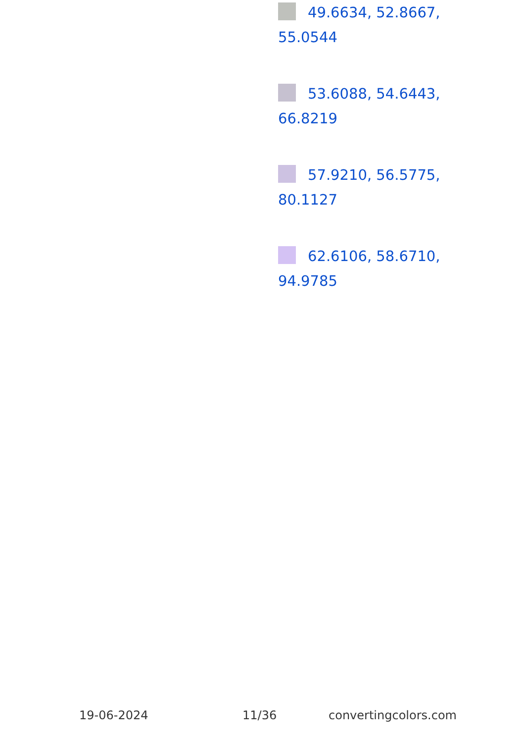49.6634, 52.8667, 55.0544
53.6088, 54.6443, 66.8219
57.9210, 56.5775, 80.1127
62.6106, 58.6710, 94.9785
19-06-2024 11/36 convertingcolors.com